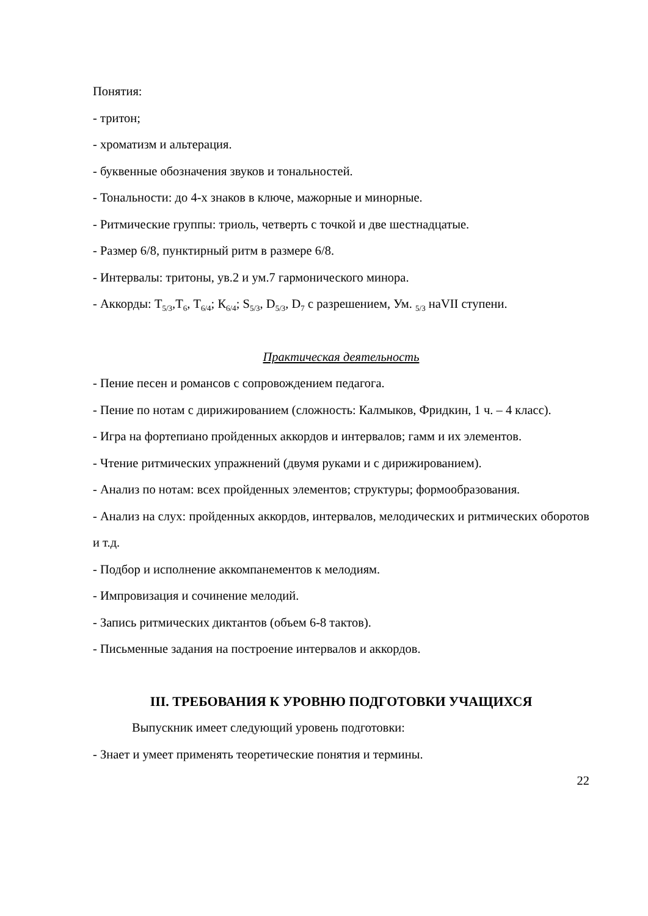Понятия:
- тритон;
- хроматизм и альтерация.
- буквенные обозначения звуков и тональностей.
- Тональности: до 4-х знаков в ключе, мажорные и минорные.
- Ритмические группы: триоль, четверть с точкой и две шестнадцатые.
- Размер 6/8, пунктирный ритм в размере 6/8.
- Интервалы: тритоны, ув.2 и ум.7 гармонического минора.
- Аккорды: Т<sub>5/3</sub>,Т<sub>6</sub>, Т<sub>6/4</sub>; К<sub>6/4</sub>; S<sub>5/3</sub>, D<sub>5/3</sub>, D<sub>7</sub> с разрешением, Ум. <sub>5/3</sub> наVII ступени.
Практическая деятельность
- Пение песен и романсов с сопровождением педагога.
- Пение по нотам с дирижированием (сложность: Калмыков, Фридкин, 1 ч. – 4 класс).
- Игра на фортепиано пройденных аккордов и интервалов; гамм и их элементов.
- Чтение ритмических упражнений (двумя руками и с дирижированием).
- Анализ по нотам: всех пройденных элементов; структуры; формообразования.
- Анализ на слух: пройденных аккордов, интервалов, мелодических и ритмических оборотов и т.д.
- Подбор и исполнение аккомпанементов к мелодиям.
- Импровизация и сочинение мелодий.
- Запись ритмических диктантов (объем 6-8 тактов).
- Письменные задания на построение интервалов и аккордов.
III. ТРЕБОВАНИЯ К УРОВНЮ ПОДГОТОВКИ УЧАЩИХСЯ
Выпускник имеет следующий уровень подготовки:
- Знает и умеет применять теоретические понятия и термины.
22